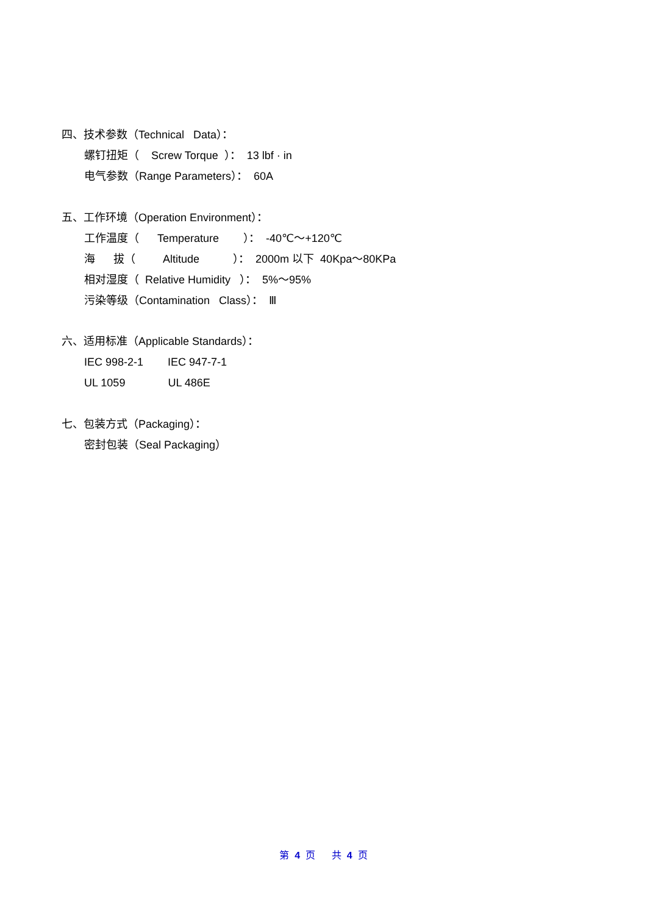四、技术参数（Technical Data）：
螺钉扭矩（ Screw Torque ）： 13 lbf · in
电气参数（Range Parameters）： 60A
五、工作环境（Operation Environment）：
工作温度（ Temperature ）： -40℃～+120℃
海 拔（ Altitude ）： 2000m 以下 40Kpa～80KPa
相对湿度（ Relative Humidity ）： 5%～95%
污染等级（Contamination Class）： Ⅲ
六、适用标准（Applicable Standards）：
IEC 998-2-1 IEC 947-7-1
UL 1059 UL 486E
七、包装方式（Packaging）：
密封包装（Seal Packaging）
第 4 页 共 4 页